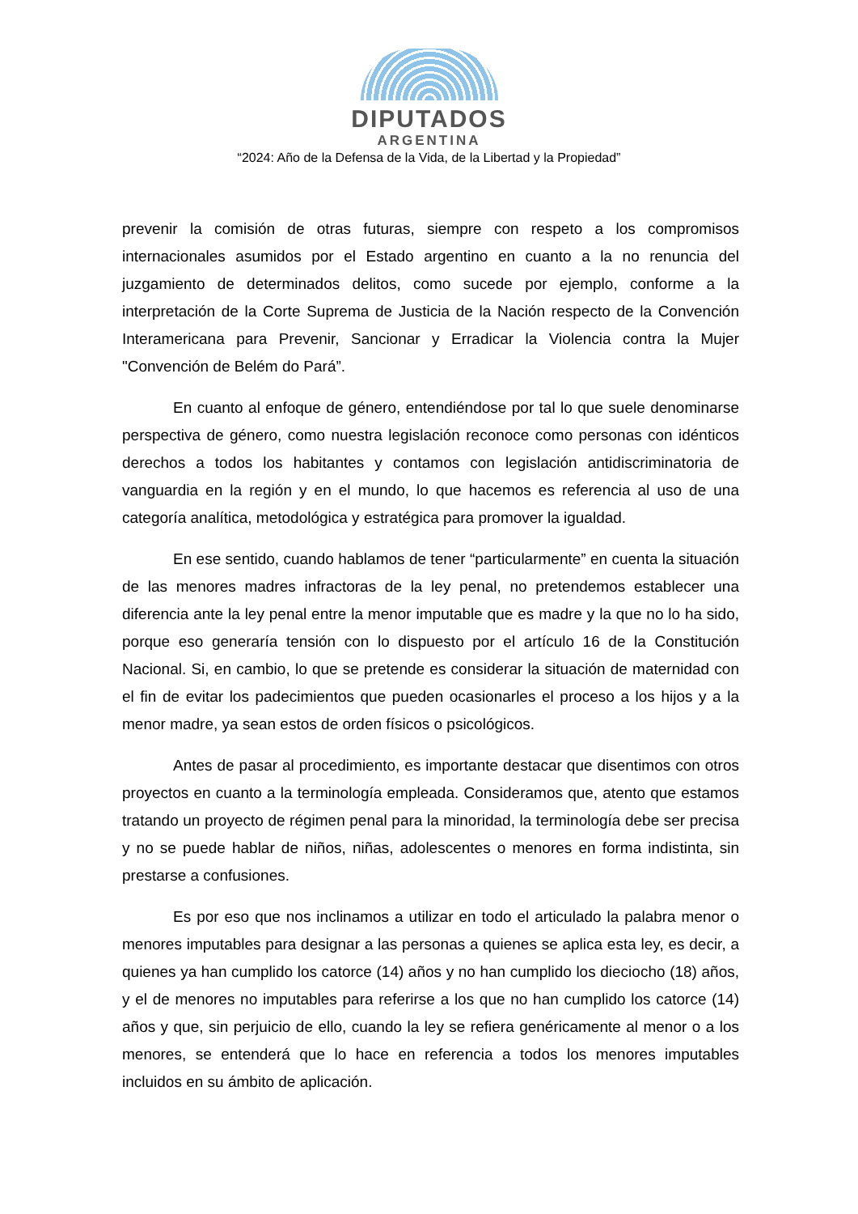DIPUTADOS
ARGENTINA
“2024: Año de la Defensa de la Vida, de la Libertad y la Propiedad”
prevenir la comisión de otras futuras, siempre con respeto a los compromisos internacionales asumidos por el Estado argentino en cuanto a la no renuncia del juzgamiento de determinados delitos, como sucede por ejemplo, conforme a la interpretación de la Corte Suprema de Justicia de la Nación respecto de la Convención Interamericana para Prevenir, Sancionar y Erradicar la Violencia contra la Mujer "Convención de Belém do Pará”.
En cuanto al enfoque de género, entendiéndose por tal lo que suele denominarse perspectiva de género, como nuestra legislación reconoce como personas con idénticos derechos a todos los habitantes y contamos con legislación antidiscriminatoria de vanguardia en la región y en el mundo, lo que hacemos es referencia al uso de una categoría analítica, metodológica y estratégica para promover la igualdad.
En ese sentido, cuando hablamos de tener “particularmente” en cuenta la situación de las menores madres infractoras de la ley penal, no pretendemos establecer una diferencia ante la ley penal entre la menor imputable que es madre y la que no lo ha sido, porque eso generaría tensión con lo dispuesto por el artículo 16 de la Constitución Nacional. Si, en cambio, lo que se pretende es considerar la situación de maternidad con el fin de evitar los padecimientos que pueden ocasionarles el proceso a los hijos y a la menor madre, ya sean estos de orden físicos o psicológicos.
Antes de pasar al procedimiento, es importante destacar que disentimos con otros proyectos en cuanto a la terminología empleada. Consideramos que, atento que estamos tratando un proyecto de régimen penal para la minoridad, la terminología debe ser precisa y no se puede hablar de niños, niñas, adolescentes o menores en forma indistinta, sin prestarse a confusiones.
Es por eso que nos inclinamos a utilizar en todo el articulado la palabra menor o menores imputables para designar a las personas a quienes se aplica esta ley, es decir, a quienes ya han cumplido los catorce (14) años y no han cumplido los dieciocho (18) años, y el de menores no imputables para referirse a los que no han cumplido los catorce (14) años y que, sin perjuicio de ello, cuando la ley se refiera genéricamente al menor o a los menores, se entenderá que lo hace en referencia a todos los menores imputables incluidos en su ámbito de aplicación.